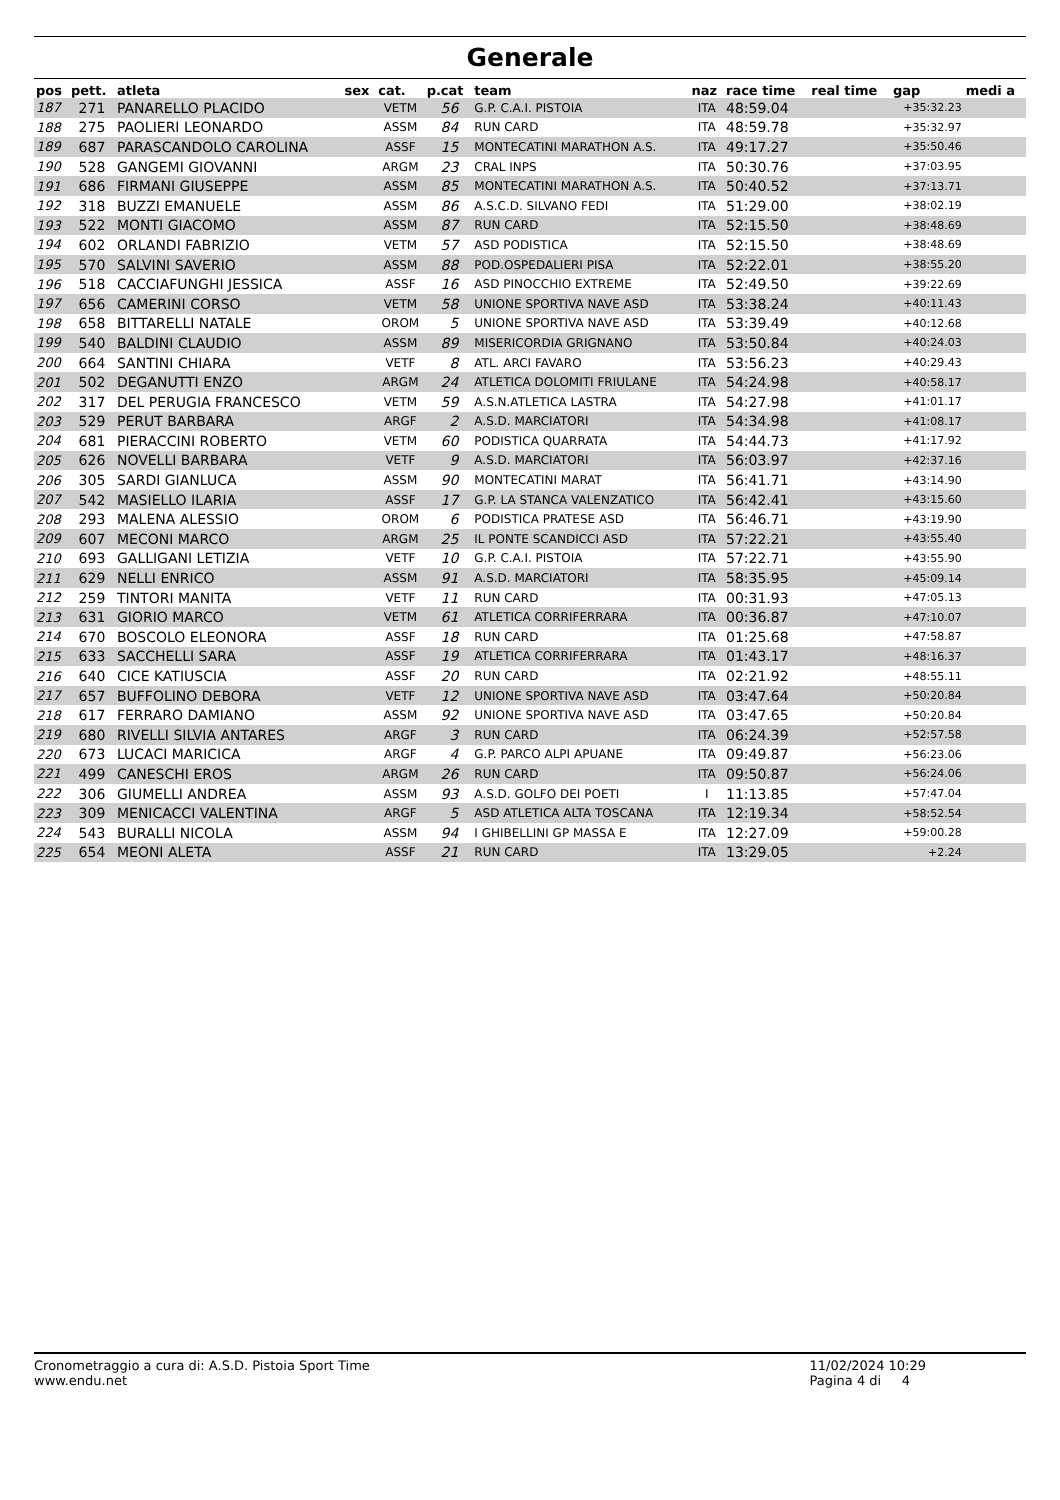Generale
| pos | pett. | atleta | sex | cat. | p.cat | team | naz | race time | real time | gap | medi a |
| --- | --- | --- | --- | --- | --- | --- | --- | --- | --- | --- | --- |
| 187 | 271 | PANARELLO PLACIDO | | VETM | 56 | G.P. C.A.I. PISTOIA | ITA | 48:59.04 | | +35:32.23 | |
| 188 | 275 | PAOLIERI LEONARDO | | ASSM | 84 | RUN CARD | ITA | 48:59.78 | | +35:32.97 | |
| 189 | 687 | PARASCANDOLO CAROLINA | | ASSF | 15 | MONTECATINI MARATHON A.S. | ITA | 49:17.27 | | +35:50.46 | |
| 190 | 528 | GANGEMI GIOVANNI | | ARGM | 23 | CRAL INPS | ITA | 50:30.76 | | +37:03.95 | |
| 191 | 686 | FIRMANI GIUSEPPE | | ASSM | 85 | MONTECATINI MARATHON A.S. | ITA | 50:40.52 | | +37:13.71 | |
| 192 | 318 | BUZZI EMANUELE | | ASSM | 86 | A.S.C.D. SILVANO FEDI | ITA | 51:29.00 | | +38:02.19 | |
| 193 | 522 | MONTI GIACOMO | | ASSM | 87 | RUN CARD | ITA | 52:15.50 | | +38:48.69 | |
| 194 | 602 | ORLANDI FABRIZIO | | VETM | 57 | ASD PODISTICA | ITA | 52:15.50 | | +38:48.69 | |
| 195 | 570 | SALVINI SAVERIO | | ASSM | 88 | POD.OSPEDALIERI PISA | ITA | 52:22.01 | | +38:55.20 | |
| 196 | 518 | CACCIAFUNGHI JESSICA | | ASSF | 16 | ASD PINOCCHIO EXTREME | ITA | 52:49.50 | | +39:22.69 | |
| 197 | 656 | CAMERINI CORSO | | VETM | 58 | UNIONE SPORTIVA NAVE ASD | ITA | 53:38.24 | | +40:11.43 | |
| 198 | 658 | BITTARELLI NATALE | | OROM | 5 | UNIONE SPORTIVA NAVE ASD | ITA | 53:39.49 | | +40:12.68 | |
| 199 | 540 | BALDINI CLAUDIO | | ASSM | 89 | MISERICORDIA GRIGNANO | ITA | 53:50.84 | | +40:24.03 | |
| 200 | 664 | SANTINI CHIARA | | VETF | 8 | ATL. ARCI FAVARO | ITA | 53:56.23 | | +40:29.43 | |
| 201 | 502 | DEGANUTTI ENZO | | ARGM | 24 | ATLETICA DOLOMITI FRIULANE | ITA | 54:24.98 | | +40:58.17 | |
| 202 | 317 | DEL PERUGIA FRANCESCO | | VETM | 59 | A.S.N.ATLETICA LASTRA | ITA | 54:27.98 | | +41:01.17 | |
| 203 | 529 | PERUT BARBARA | | ARGF | 2 | A.S.D. MARCIATORI | ITA | 54:34.98 | | +41:08.17 | |
| 204 | 681 | PIERACCINI ROBERTO | | VETM | 60 | PODISTICA QUARRATA | ITA | 54:44.73 | | +41:17.92 | |
| 205 | 626 | NOVELLI BARBARA | | VETF | 9 | A.S.D. MARCIATORI | ITA | 56:03.97 | | +42:37.16 | |
| 206 | 305 | SARDI GIANLUCA | | ASSM | 90 | MONTECATINI MARAT | ITA | 56:41.71 | | +43:14.90 | |
| 207 | 542 | MASIELLO ILARIA | | ASSF | 17 | G.P. LA STANCA VALENZATICO | ITA | 56:42.41 | | +43:15.60 | |
| 208 | 293 | MALENA ALESSIO | | OROM | 6 | PODISTICA PRATESE ASD | ITA | 56:46.71 | | +43:19.90 | |
| 209 | 607 | MECONI MARCO | | ARGM | 25 | IL PONTE SCANDICCI ASD | ITA | 57:22.21 | | +43:55.40 | |
| 210 | 693 | GALLIGANI LETIZIA | | VETF | 10 | G.P. C.A.I. PISTOIA | ITA | 57:22.71 | | +43:55.90 | |
| 211 | 629 | NELLI ENRICO | | ASSM | 91 | A.S.D. MARCIATORI | ITA | 58:35.95 | | +45:09.14 | |
| 212 | 259 | TINTORI MANITA | | VETF | 11 | RUN CARD | ITA | 00:31.93 | | +47:05.13 | |
| 213 | 631 | GIORIO MARCO | | VETM | 61 | ATLETICA CORRIFERRARA | ITA | 00:36.87 | | +47:10.07 | |
| 214 | 670 | BOSCOLO ELEONORA | | ASSF | 18 | RUN CARD | ITA | 01:25.68 | | +47:58.87 | |
| 215 | 633 | SACCHELLI SARA | | ASSF | 19 | ATLETICA CORRIFERRARA | ITA | 01:43.17 | | +48:16.37 | |
| 216 | 640 | CICE KATIUSCIA | | ASSF | 20 | RUN CARD | ITA | 02:21.92 | | +48:55.11 | |
| 217 | 657 | BUFFOLINO DEBORA | | VETF | 12 | UNIONE SPORTIVA NAVE ASD | ITA | 03:47.64 | | +50:20.84 | |
| 218 | 617 | FERRARO DAMIANO | | ASSM | 92 | UNIONE SPORTIVA NAVE ASD | ITA | 03:47.65 | | +50:20.84 | |
| 219 | 680 | RIVELLI SILVIA ANTARES | | ARGF | 3 | RUN CARD | ITA | 06:24.39 | | +52:57.58 | |
| 220 | 673 | LUCACI MARICICA | | ARGF | 4 | G.P. PARCO ALPI APUANE | ITA | 09:49.87 | | +56:23.06 | |
| 221 | 499 | CANESCHI EROS | | ARGM | 26 | RUN CARD | ITA | 09:50.87 | | +56:24.06 | |
| 222 | 306 | GIUMELLI ANDREA | | ASSM | 93 | A.S.D. GOLFO DEI POETI | I | 11:13.85 | | +57:47.04 | |
| 223 | 309 | MENICACCI VALENTINA | | ARGF | 5 | ASD ATLETICA ALTA TOSCANA | ITA | 12:19.34 | | +58:52.54 | |
| 224 | 543 | BURALLI NICOLA | | ASSM | 94 | I GHIBELLINI GP MASSA E | ITA | 12:27.09 | | +59:00.28 | |
| 225 | 654 | MEONI ALETA | | ASSF | 21 | RUN CARD | ITA | 13:29.05 | | +2.24 | |
Cronometraggio a cura di: A.S.D. Pistoia Sport Time
www.endu.net
11/02/2024 10:29
Pagina 4 di 4